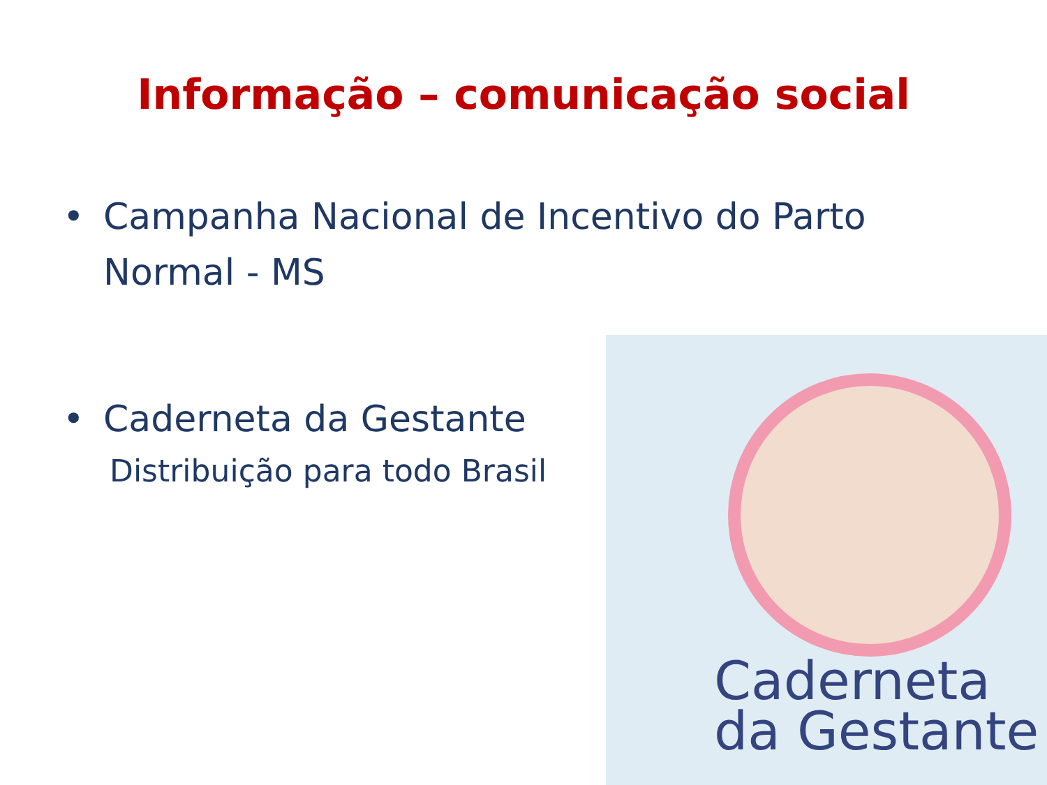Informação – comunicação social
• Campanha Nacional de Incentivo do Parto Normal - MS
• Caderneta da Gestante
Distribuição para todo Brasil
Caderneta
da Gestante